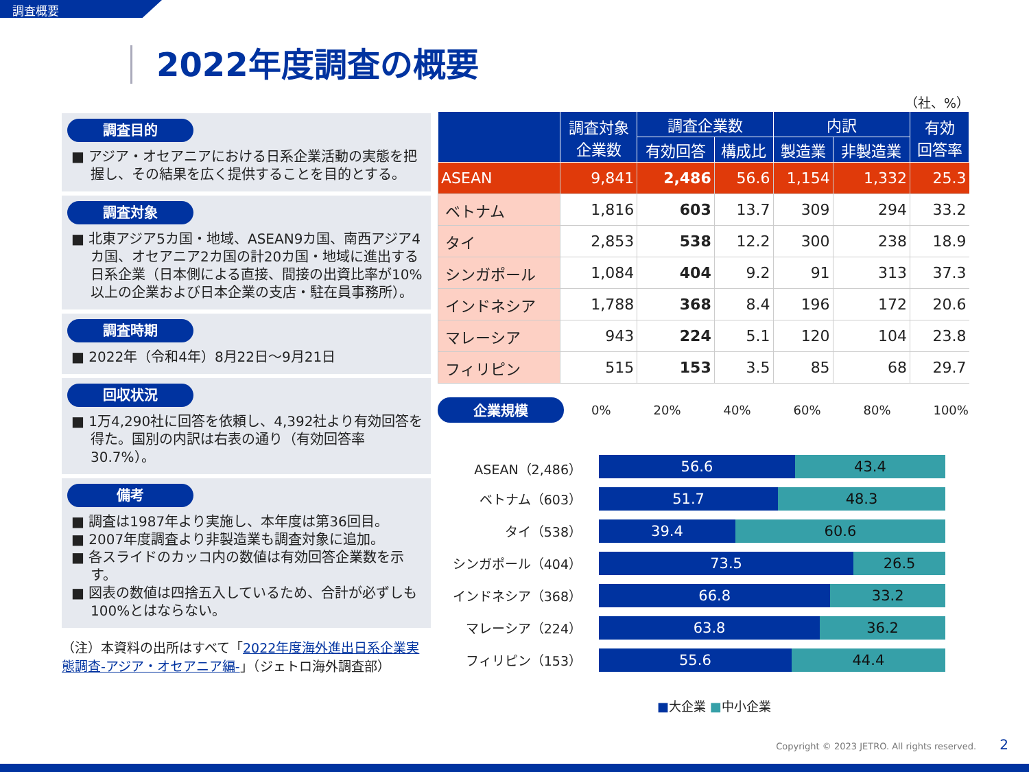調査概要
2022年度調査の概要
調査目的
■ アジア・オセアニアにおける日系企業活動の実態を把握し、その結果を広く提供することを目的とする。
調査対象
■ 北東アジア5カ国・地域、ASEAN9カ国、南西アジア4カ国、オセアニア2カ国の計20カ国・地域に進出する日系企業（日本側による直接、間接の出資比率が10%以上の企業および日本企業の支店・駐在員事務所）。
調査時期
■ 2022年（令和4年）8月22日～9月21日
回収状況
■ 1万4,290社に回答を依頼し、4,392社より有効回答を得た。国別の内訳は右表の通り（有効回答率30.7%）。
備考
■ 調査は1987年より実施し、本年度は第36回目。
■ 2007年度調査より非製造業も調査対象に追加。
■ 各スライドのカッコ内の数値は有効回答企業数を示す。
■ 図表の数値は四捨五入しているため、合計が必ずしも100%とはならない。
（注）本資料の出所はすべて「2022年度海外進出日系企業実態調査-アジア・オセアニア編-」（ジェトロ海外調査部）
（社、%）
| | 調査対象 企業数 | 調査企業数 | | 内訳 | | 有効 回答率 |
| --- | --- | --- | --- | --- | --- | --- |
| | | 有効回答 | 構成比 | 製造業 | 非製造業 | |
| ASEAN | 9,841 | 2,486 | 56.6 | 1,154 | 1,332 | 25.3 |
| ベトナム | 1,816 | 603 | 13.7 | 309 | 294 | 33.2 |
| タイ | 2,853 | 538 | 12.2 | 300 | 238 | 18.9 |
| シンガポール | 1,084 | 404 | 9.2 | 91 | 313 | 37.3 |
| インドネシア | 1,788 | 368 | 8.4 | 196 | 172 | 20.6 |
| マレーシア | 943 | 224 | 5.1 | 120 | 104 | 23.8 |
| フィリピン | 515 | 153 | 3.5 | 85 | 68 | 29.7 |
企業規模
0% 20% 40% 60% 80% 100%
ASEAN（2,486）
56.6 43.4
ベトナム（603）
51.7 48.3
タイ（538）
39.4 60.6
シンガポール（404）
73.5 26.5
インドネシア（368）
66.8 33.2
マレーシア（224）
63.8 36.2
フィリピン（153）
55.6 44.4
■大企業 ■中小企業
Copyright © 2023 JETRO. All rights reserved. 2